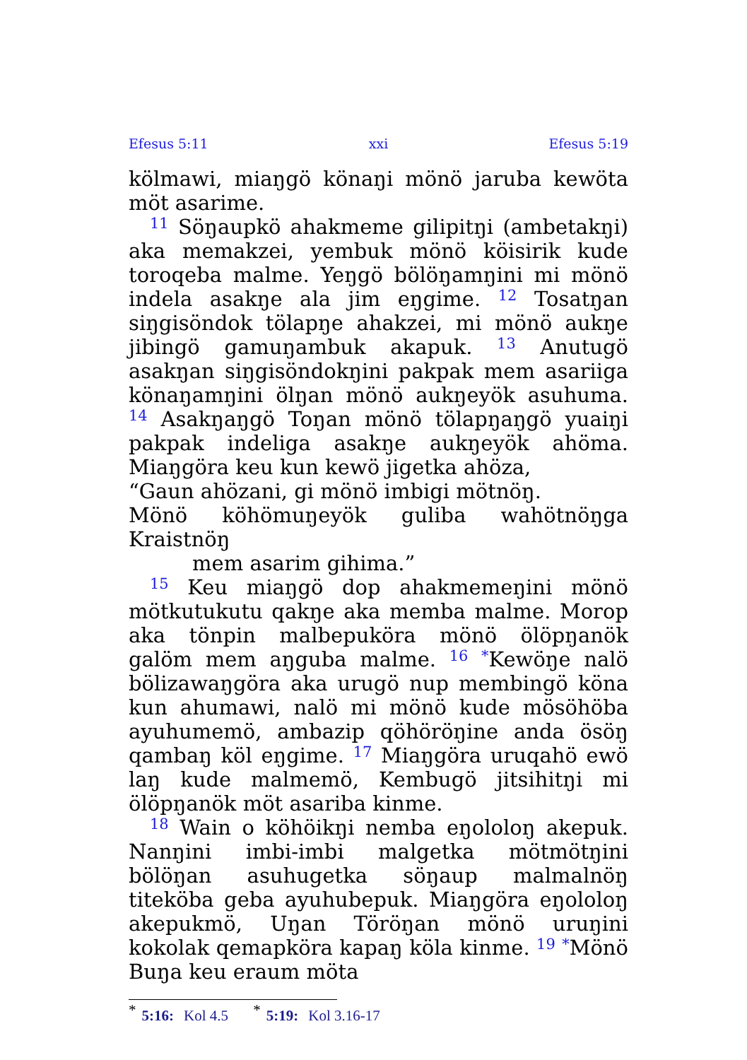Efesus 5:11 xxi Efesus 5:19
kölmawi, miaŋgö könaŋi mönö jaruba kewöta möt asarime.
<sup>11</sup> Söŋaupkö ahakmeme gilipitŋi (ambetakŋi) aka memakzei, yembuk mönö köisirik kude toroqeba malme. Yeŋgö bölöŋamŋini mi mönö indela asakŋe ala jim eŋgime. <sup>12</sup> Tosatŋan siŋgisöndok tölapŋe ahakzei, mi mönö aukŋe jibingö gamuŋambuk akapuk. <sup>13</sup> Anutugö asakŋan siŋgisöndokŋini pakpak mem asariiga könaŋamŋini ölŋan mönö aukŋeyök asuhuma. <sup>14</sup> Asakŋaŋgö Toŋan mönö tölapŋaŋgö yuaiŋi pakpak indeliga asakŋe aukŋeyök ahöma. Miaŋgöra keu kun kewö jigetka ahöza,
“Gaun ahözani, gi mönö imbigi mötnöŋ.
Mönö köhömuŋeyök guliba wahötnöŋga Kraistnöŋ
mem asarim gihima.”
<sup>15</sup> Keu miaŋgö dop ahakmemeŋini mönö mötkutukutu qakŋe aka memba malme. Morop aka tönpin malbepuköra mönö ölöpŋanök galöm mem aŋguba malme. <sup>16</sup> <sup>*</sup>Kewöŋe nalö bölizawaŋgöra aka urugö nup membingö köna kun ahumawi, nalö mi mönö kude mösöhöba ayuhumemö, ambazip qöhöröŋine anda ösöŋ qambaŋ köl eŋgime. <sup>17</sup> Miaŋgöra uruqahö ewö laŋ kude malmemö, Kembugö jitsihitŋi mi ölöpŋanök möt asariba kinme.
<sup>18</sup> Wain o köhöikŋi nemba eŋololoŋ akepuk. Nanŋini imbi-imbi malgetka mötmötŋini bölöŋan asuhugetka söŋaup malmalnöŋ titeköba geba ayuhubepuk. Miaŋgöra eŋololoŋ akepukmö, Uŋan Töröŋan mönö uruŋini kokolak qemapköra kapaŋ köla kinme. <sup>19</sup> <sup>*</sup>Mönö Buŋa keu eraum möta
<sup>*</sup> 5:16: Kol 4.5 <sup>*</sup> 5:19: Kol 3.16-17